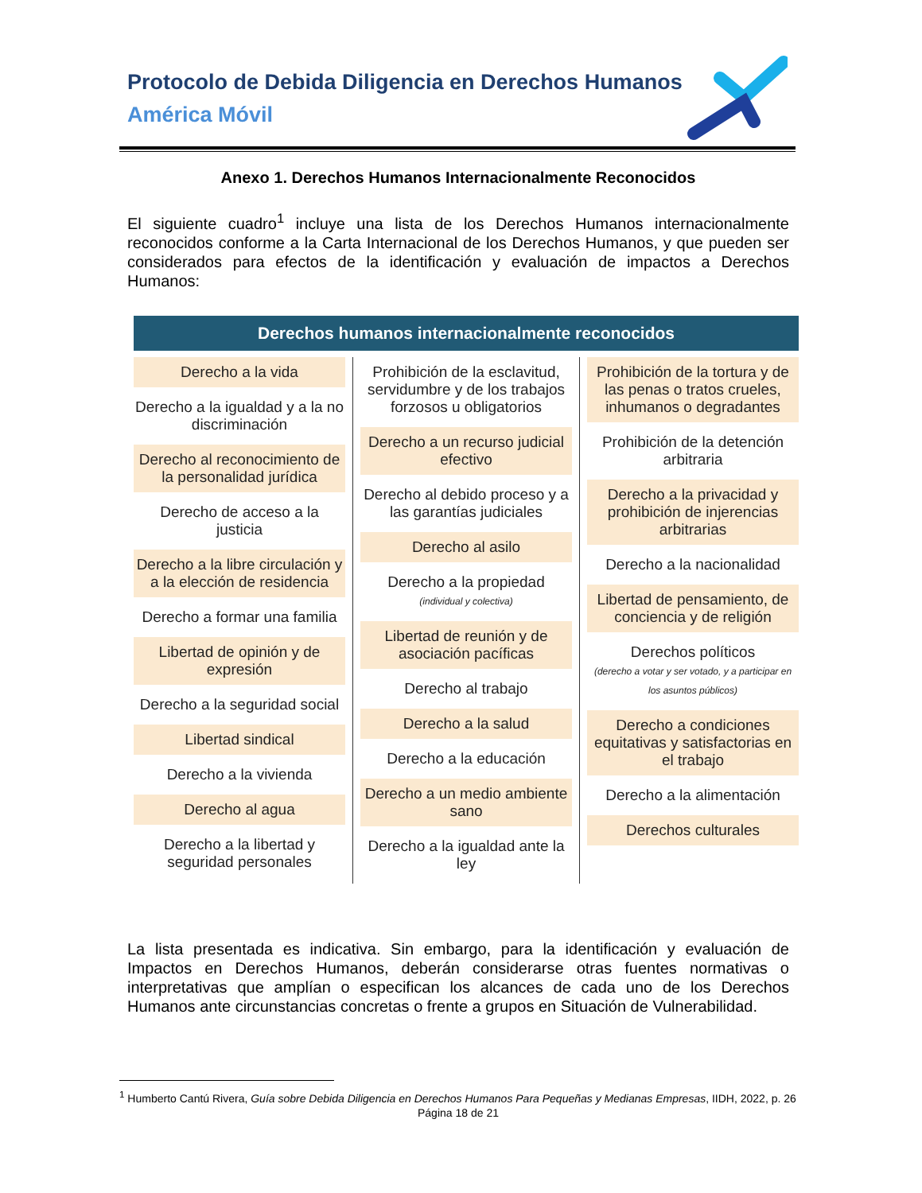Protocolo de Debida Diligencia en Derechos Humanos
América Móvil
Anexo 1. Derechos Humanos Internacionalmente Reconocidos
El siguiente cuadro<sup>1</sup> incluye una lista de los Derechos Humanos internacionalmente reconocidos conforme a la Carta Internacional de los Derechos Humanos, y que pueden ser considerados para efectos de la identificación y evaluación de impactos a Derechos Humanos:
Derechos humanos internacionalmente reconocidos
Derecho a la vida
Derecho a la igualdad y a la no discriminación
Derecho al reconocimiento de la personalidad jurídica
Derecho de acceso a la justicia
Derecho a la libre circulación y a la elección de residencia
Derecho a formar una familia
Libertad de opinión y de expresión
Derecho a la seguridad social
Libertad sindical
Derecho a la vivienda
Derecho al agua
Derecho a la libertad y seguridad personales
Prohibición de la esclavitud, servidumbre y de los trabajos forzosos u obligatorios
Derecho a un recurso judicial efectivo
Derecho al debido proceso y a las garantías judiciales
Derecho al asilo
Derecho a la propiedad
(individual y colectiva)
Libertad de reunión y de asociación pacíficas
Derecho al trabajo
Derecho a la salud
Derecho a la educación
Derecho a un medio ambiente sano
Derecho a la igualdad ante la ley
Prohibición de la tortura y de las penas o tratos crueles, inhumanos o degradantes
Prohibición de la detención arbitraria
Derecho a la privacidad y prohibición de injerencias arbitrarias
Derecho a la nacionalidad
Libertad de pensamiento, de conciencia y de religión
Derechos políticos
(derecho a votar y ser votado, y a participar en los asuntos públicos)
Derecho a condiciones equitativas y satisfactorias en el trabajo
Derecho a la alimentación
Derechos culturales
La lista presentada es indicativa. Sin embargo, para la identificación y evaluación de Impactos en Derechos Humanos, deberán considerarse otras fuentes normativas o interpretativas que amplían o especifican los alcances de cada uno de los Derechos Humanos ante circunstancias concretas o frente a grupos en Situación de Vulnerabilidad.
<sup>1</sup> Humberto Cantú Rivera, Guía sobre Debida Diligencia en Derechos Humanos Para Pequeñas y Medianas Empresas, IIDH, 2022, p. 26
Página 18 de 21